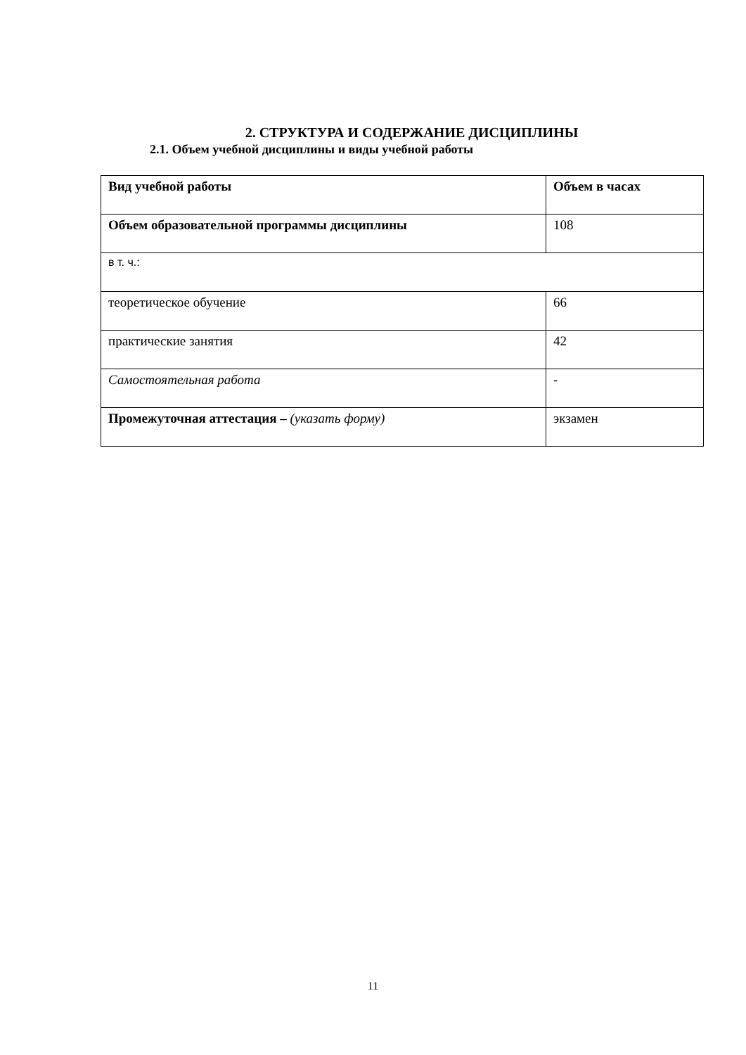2. СТРУКТУРА И СОДЕРЖАНИЕ ДИСЦИПЛИНЫ
2.1. Объем учебной дисциплины и виды учебной работы
| Вид учебной работы | Объем в часах |
| Объем образовательной программы дисциплины | 108 |
| в т. ч.: | |
| теоретическое обучение | 66 |
| практические занятия | 42 |
| Самостоятельная работа | - |
| Промежуточная аттестация – (указать форму) | экзамен |
11